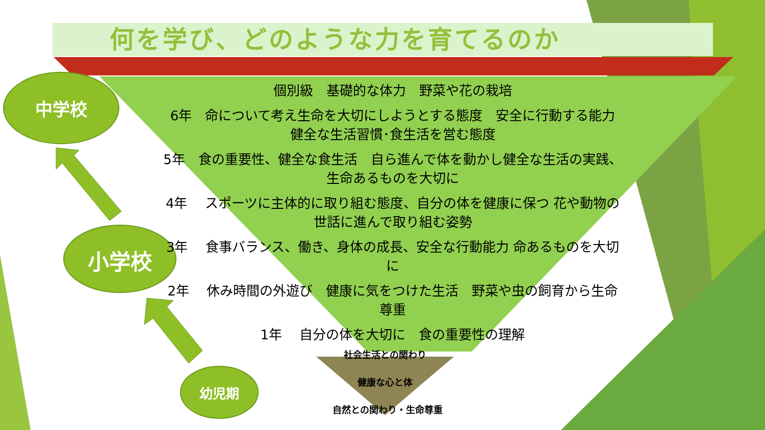何を学び、どのような力を育てるのか
中学校
小学校
幼児期
個別級　基礎的な体力　野菜や花の栽培
6年　命について考え生命を大切にしようとする態度　安全に行動する能力　健全な生活習慣･食生活を営む態度
5年　食の重要性、健全な食生活　自ら進んで体を動かし健全な生活の実践、生命あるものを大切に
4年　 スポーツに主体的に取り組む態度、自分の体を健康に保つ 花や動物の世話に進んで取り組む姿勢
3年　 食事バランス、働き、身体の成長、安全な行動能力 命あるものを大切に
2年　 休み時間の外遊び　健康に気をつけた生活　野菜や虫の飼育から生命尊重
1年　 自分の体を大切に　食の重要性の理解
社会生活との関わり
健康な心と体
自然との関わり・生命尊重